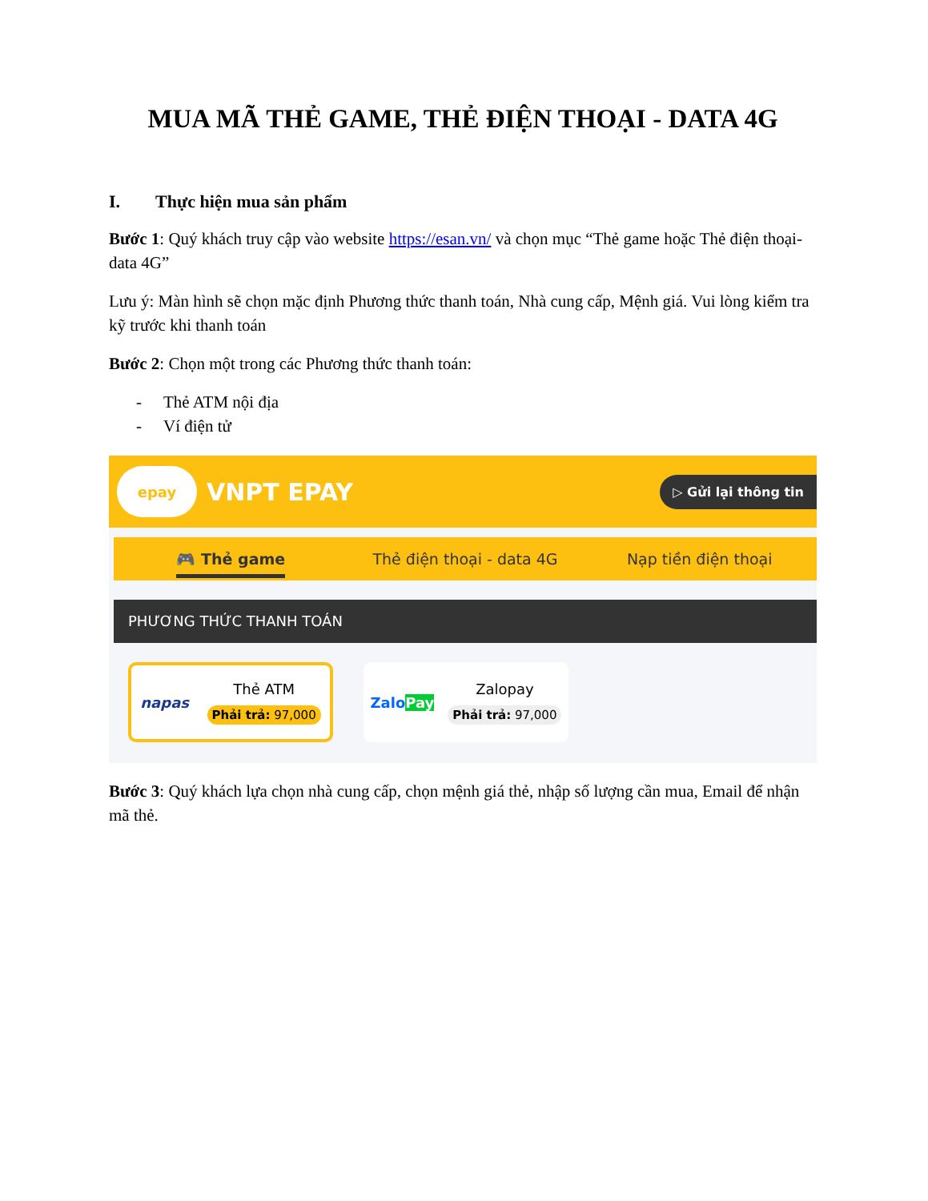MUA MÃ THẺ GAME, THẺ ĐIỆN THOẠI - DATA 4G
I. Thực hiện mua sản phẩm
Bước 1: Quý khách truy cập vào website https://esan.vn/ và chọn mục “Thẻ game hoặc Thẻ điện thoại- data 4G”
Lưu ý: Màn hình sẽ chọn mặc định Phương thức thanh toán, Nhà cung cấp, Mệnh giá. Vui lòng kiểm tra kỹ trước khi thanh toán
Bước 2: Chọn một trong các Phương thức thanh toán:
- Thẻ ATM nội địa
- Ví điện tử
epay
VNPT EPAY
▷ Gửi lại thông tin
🎮 Thẻ game
Thẻ điện thoại - data 4G Nạp tiền điện thoại
PHƯƠNG THỨC THANH TOÁN
napas
Thẻ ATM
Phải trả: 97,000
ZaloPay
Zalopay
Phải trả: 97,000
Bước 3: Quý khách lựa chọn nhà cung cấp, chọn mệnh giá thẻ, nhập số lượng cần mua, Email để nhận mã thẻ.